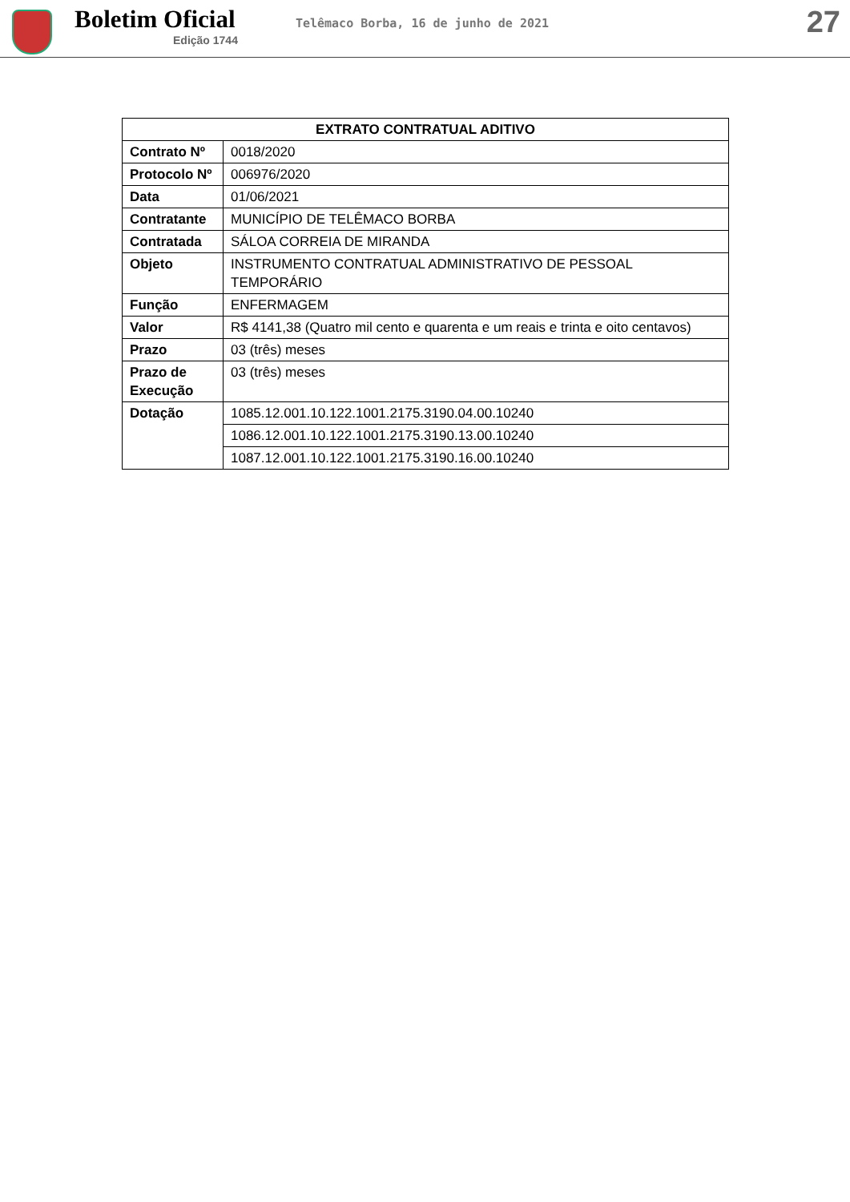Boletim Oficial
Edição 1744
Telêmaco Borba, 16 de junho de 2021
27
| EXTRATO CONTRATUAL ADITIVO | |
| --- | --- |
| Contrato Nº | 0018/2020 |
| Protocolo Nº | 006976/2020 |
| Data | 01/06/2021 |
| Contratante | MUNICÍPIO DE TELÊMACO BORBA |
| Contratada | SÁLOA CORREIA DE MIRANDA |
| Objeto | INSTRUMENTO CONTRATUAL ADMINISTRATIVO DE PESSOAL TEMPORÁRIO |
| Função | ENFERMAGEM |
| Valor | R$ 4141,38 (Quatro mil cento e quarenta e um reais e trinta e oito centavos) |
| Prazo | 03 (três) meses |
| Prazo de Execução | 03 (três) meses |
| Dotação | 1085.12.001.10.122.1001.2175.3190.04.00.10240 |
| | 1086.12.001.10.122.1001.2175.3190.13.00.10240 |
| | 1087.12.001.10.122.1001.2175.3190.16.00.10240 |